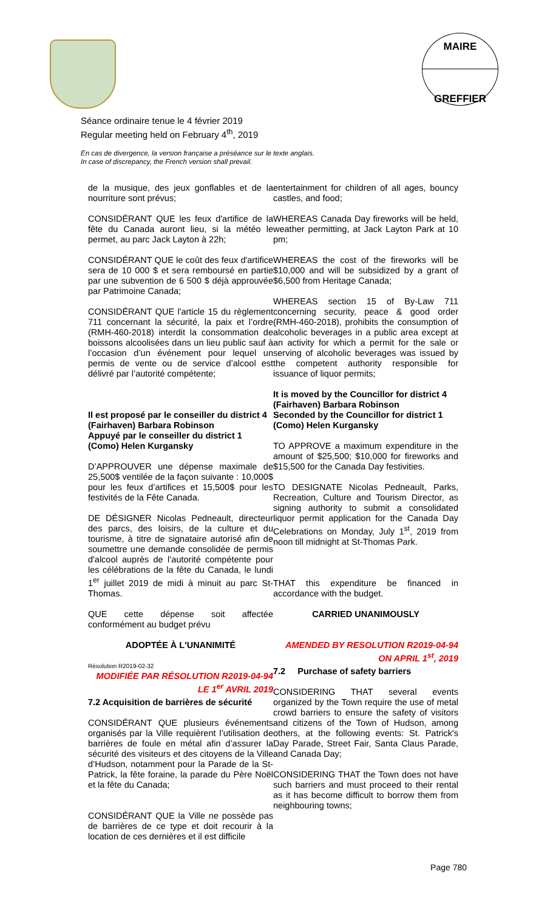MAIRE
GREFFIER
Séance ordinaire tenue le 4 février 2019
Regular meeting held on February 4<sup>th</sup>, 2019
En cas de divergence, la version française a préséance sur le texte anglais.
In case of discrepancy, the French version shall prevail.
de la musique, des jeux gonflables et de la nourriture sont prévus;
CONSIDÉRANT QUE les feux d'artifice de la fête du Canada auront lieu, si la météo le permet, au parc Jack Layton à 22h;
CONSIDÉRANT QUE le coût des feux d'artifice sera de 10 000 $ et sera remboursé en partie par une subvention de 6 500 $ déjà approuvée par Patrimoine Canada;
CONSIDÉRANT QUE l'article 15 du règlement 711 concernant la sécurité, la paix et l’ordre (RMH-460-2018) interdit la consommation de boissons alcoolisées dans un lieu public sauf à l’occasion d’un événement pour lequel un permis de vente ou de service d’alcool est délivré par l’autorité compétente;
Il est proposé par le conseiller du district 4 (Fairhaven) Barbara Robinson
Appuyé par le conseiller du district 1 (Como) Helen Kurgansky
D’APPROUVER une dépense maximale de 25,500$ ventilée de la façon suivante : 10,000$ pour les feux d’artifices et 15,500$ pour les festivités de la Fête Canada.
DE DÉSIGNER Nicolas Pedneault, directeur des parcs, des loisirs, de la culture et du tourisme, à titre de signataire autorisé afin de soumettre une demande consolidée de permis d'alcool auprès de l’autorité compétente pour les célébrations de la fête du Canada, le lundi 1<sup>er</sup> juillet 2019 de midi à minuit au parc St-Thomas.
QUE cette dépense soit affectée conformément au budget prévu
ADOPTÉE À L'UNANIMITÉ
Résolution R2019-02-32
MODIFIÉE PAR RÉSOLUTION R2019-04-94
LE 1<sup>er</sup> AVRIL 2019
7.2 Acquisition de barrières de sécurité
CONSIDÉRANT QUE plusieurs événements organisés par la Ville requièrent l’utilisation de barrières de foule en métal afin d’assurer la sécurité des visiteurs et des citoyens de la Ville d’Hudson, notamment pour la Parade de la St-Patrick, la fête foraine, la parade du Père Noël et la fête du Canada;
CONSIDÉRANT QUE la Ville ne possède pas de barrières de ce type et doit recourir à la location de ces dernières et il est difficile
entertainment for children of all ages, bouncy castles, and food;
WHEREAS Canada Day fireworks will be held, weather permitting, at Jack Layton Park at 10 pm;
WHEREAS the cost of the fireworks will be $10,000 and will be subsidized by a grant of $6,500 from Heritage Canada;
WHEREAS section 15 of By-Law 711 concerning security, peace & good order (RMH-460-2018), prohibits the consumption of alcoholic beverages in a public area except at an activity for which a permit for the sale or serving of alcoholic beverages was issued by the competent authority responsible for issuance of liquor permits;
It is moved by the Councillor for district 4 (Fairhaven) Barbara Robinson
Seconded by the Councillor for district 1 (Como) Helen Kurgansky
TO APPROVE a maximum expenditure in the amount of $25,500; $10,000 for fireworks and $15,500 for the Canada Day festivities.
TO DESIGNATE Nicolas Pedneault, Parks, Recreation, Culture and Tourism Director, as signing authority to submit a consolidated liquor permit application for the Canada Day Celebrations on Monday, July 1<sup>st</sup>, 2019 from noon till midnight at St-Thomas Park.
THAT this expenditure be financed in accordance with the budget.
CARRIED UNANIMOUSLY
AMENDED BY RESOLUTION R2019-04-94
ON APRIL 1<sup>st</sup>, 2019
7.2 Purchase of safety barriers
CONSIDERING THAT several events organized by the Town require the use of metal crowd barriers to ensure the safety of visitors and citizens of the Town of Hudson, among others, at the following events: St. Patrick's Day Parade, Street Fair, Santa Claus Parade, and Canada Day;
CONSIDERING THAT the Town does not have such barriers and must proceed to their rental as it has become difficult to borrow them from neighbouring towns;
Page 780